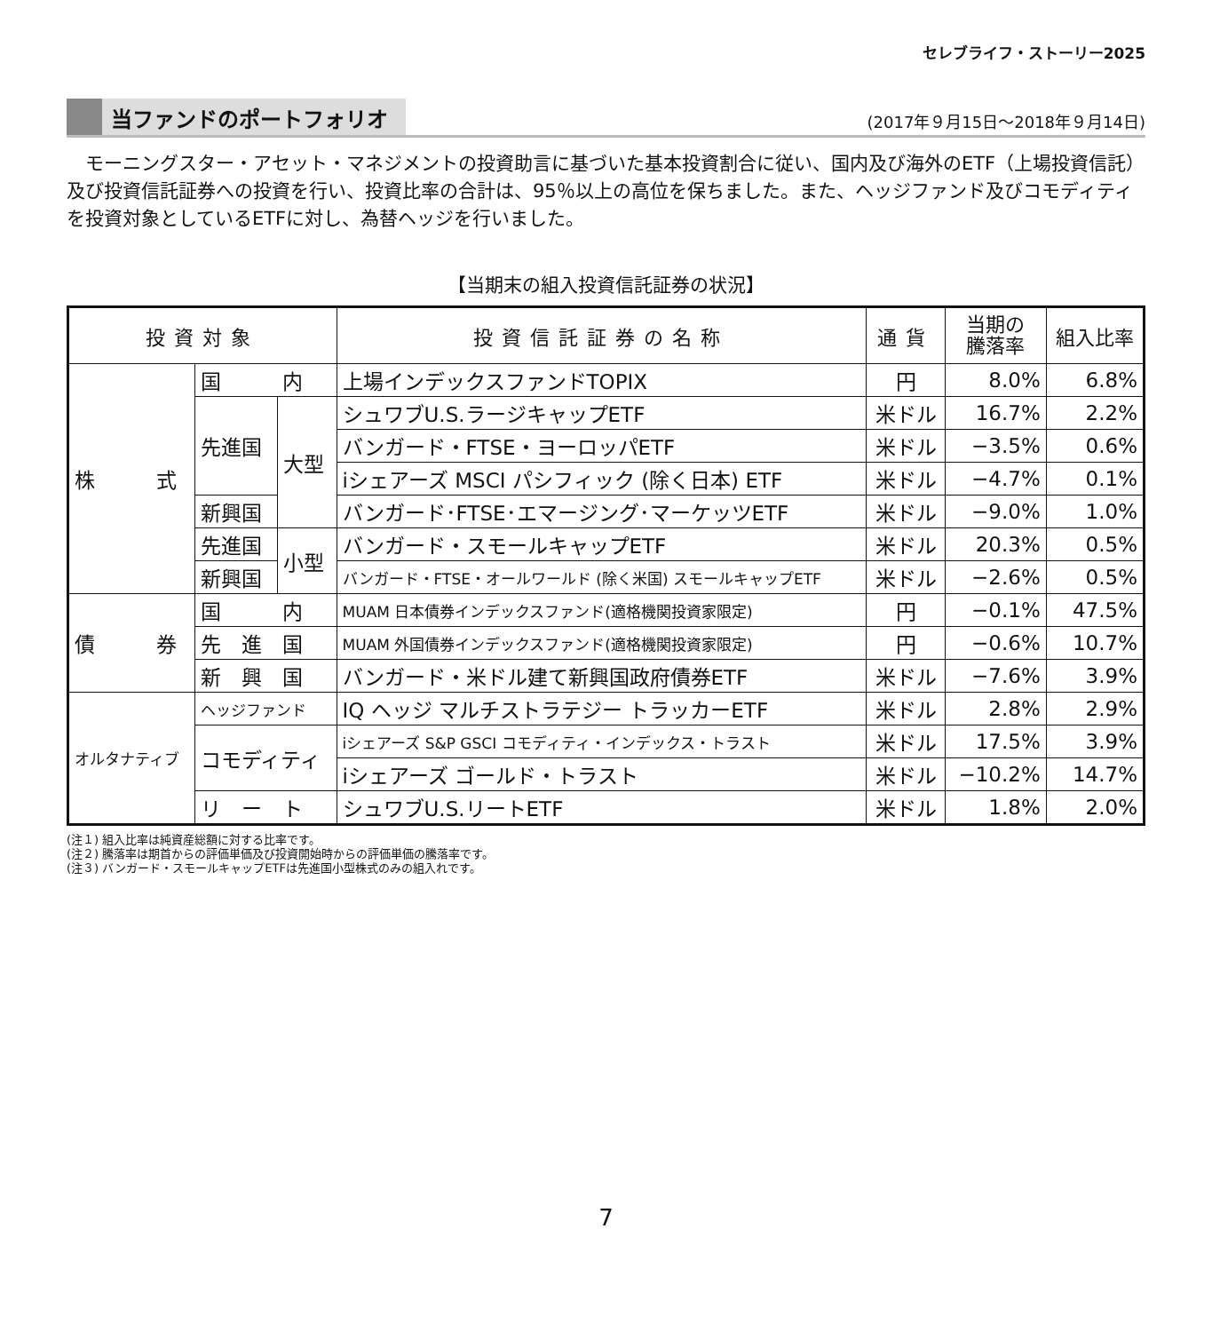セレブライフ・ストーリー2025
当ファンドのポートフォリオ (2017年９月15日～2018年９月14日)
モーニングスター・アセット・マネジメントの投資助言に基づいた基本投資割合に従い、国内及び海外のETF（上場投資信託）及び投資信託証券への投資を行い、投資比率の合計は、95％以上の高位を保ちました。また、ヘッジファンド及びコモディティを投資対象としているETFに対し、為替ヘッジを行いました。
【当期末の組入投資信託証券の状況】
| 投資対象 | | | 投資信託証券の名称 | 通貨 | 当期の 騰落率 | 組入比率 |
| --- | --- | --- | --- | --- | --- | --- |
| 株 式 | 国 内 | | 上場インデックスファンドTOPIX | 円 | 8.0% | 6.8% |
| | 先進国 | 大型 | シュワブU.S.ラージキャップETF | 米ドル | 16.7% | 2.2% |
| | | | バンガード・FTSE・ヨーロッパETF | 米ドル | −3.5% | 0.6% |
| | | | iシェアーズ MSCI パシフィック (除く日本) ETF | 米ドル | −4.7% | 0.1% |
| | 新興国 | | バンガード･FTSE･エマージング･マーケッツETF | 米ドル | −9.0% | 1.0% |
| | 先進国 | 小型 | バンガード・スモールキャップETF | 米ドル | 20.3% | 0.5% |
| | 新興国 | | バンガード・FTSE・オールワールド (除く米国) スモールキャップETF | 米ドル | −2.6% | 0.5% |
| 債 券 | 国 内 | | MUAM 日本債券インデックスファンド(適格機関投資家限定) | 円 | −0.1% | 47.5% |
| | 先 進 国 | | MUAM 外国債券インデックスファンド(適格機関投資家限定) | 円 | −0.6% | 10.7% |
| | 新 興 国 | | バンガード・米ドル建て新興国政府債券ETF | 米ドル | −7.6% | 3.9% |
| オルタナティブ | ヘッジファンド | | IQ ヘッジ マルチストラテジー トラッカーETF | 米ドル | 2.8% | 2.9% |
| | コモディティ | | iシェアーズ S&P GSCI コモディティ・インデックス・トラスト | 米ドル | 17.5% | 3.9% |
| | | | iシェアーズ ゴールド・トラスト | 米ドル | −10.2% | 14.7% |
| | リ ー ト | | シュワブU.S.リートETF | 米ドル | 1.8% | 2.0% |
(注１) 組入比率は純資産総額に対する比率です。
(注２) 騰落率は期首からの評価単価及び投資開始時からの評価単価の騰落率です。
(注３) バンガード・スモールキャップETFは先進国小型株式のみの組入れです。
7